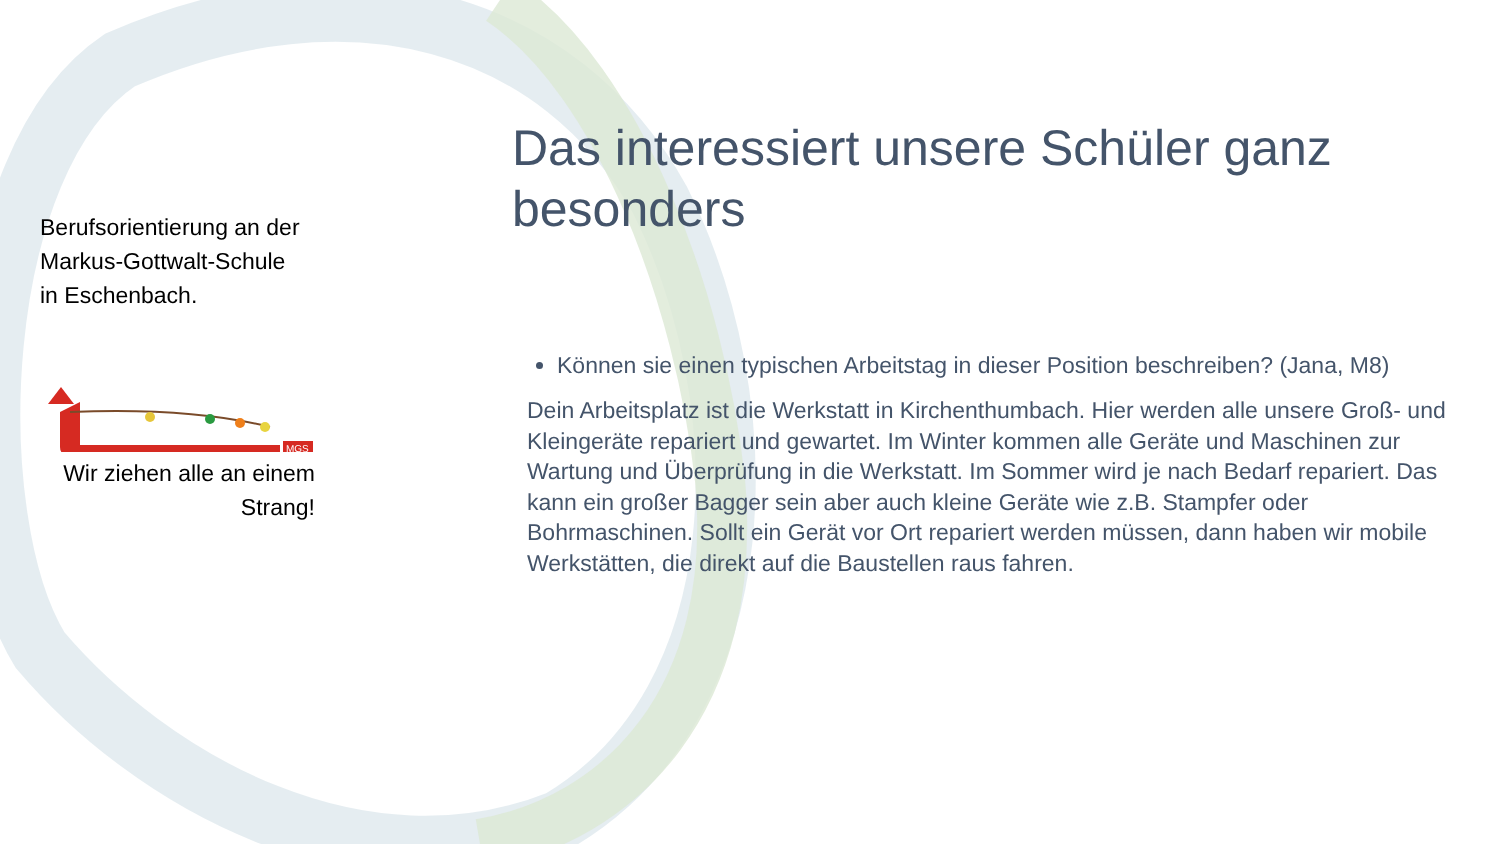Berufsorientierung an der
Markus-Gottwalt-Schule
in Eschenbach.
MGS
Wir ziehen alle an einem Strang!
Das interessiert unsere Schüler ganz besonders
Können sie einen typischen Arbeitstag in dieser Position beschreiben? (Jana, M8)
Dein Arbeitsplatz ist die Werkstatt in Kirchenthumbach. Hier werden alle unsere Groß- und Kleingeräte repariert und gewartet. Im Winter kommen alle Geräte und Maschinen zur Wartung und Überprüfung in die Werkstatt. Im Sommer wird je nach Bedarf repariert. Das kann ein großer Bagger sein aber auch kleine Geräte wie z.B. Stampfer oder Bohrmaschinen. Sollt ein Gerät vor Ort repariert werden müssen, dann haben wir mobile Werkstätten, die direkt auf die Baustellen raus fahren.